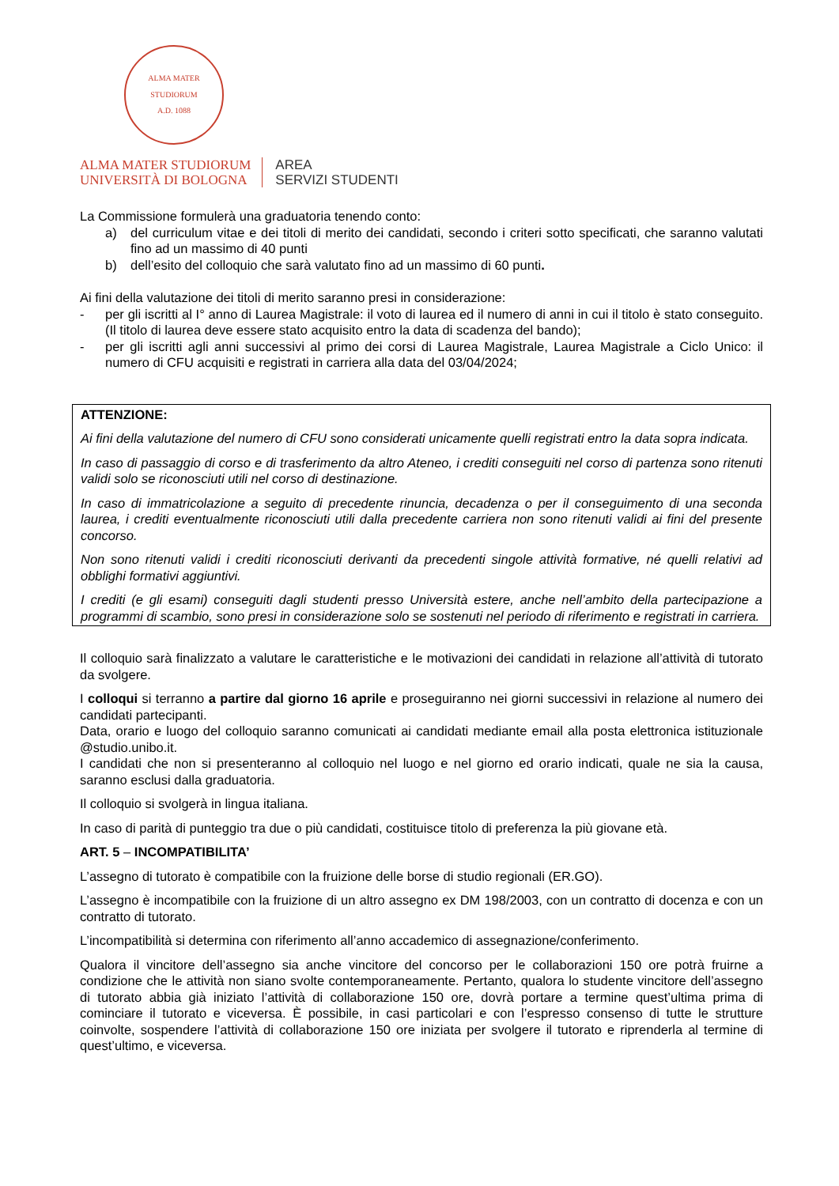ALMA MATER STUDIORUM
A.D. 1088
ALMA MATER STUDIORUM
UNIVERSITÀ DI BOLOGNA
AREA
SERVIZI STUDENTI
La Commissione formulerà una graduatoria tenendo conto:
a) del curriculum vitae e dei titoli di merito dei candidati, secondo i criteri sotto specificati, che saranno valutati fino ad un massimo di 40 punti
b) dell’esito del colloquio che sarà valutato fino ad un massimo di 60 punti.
Ai fini della valutazione dei titoli di merito saranno presi in considerazione:
- per gli iscritti al I° anno di Laurea Magistrale: il voto di laurea ed il numero di anni in cui il titolo è stato conseguito. (Il titolo di laurea deve essere stato acquisito entro la data di scadenza del bando);
- per gli iscritti agli anni successivi al primo dei corsi di Laurea Magistrale, Laurea Magistrale a Ciclo Unico: il numero di CFU acquisiti e registrati in carriera alla data del 03/04/2024;
ATTENZIONE:
Ai fini della valutazione del numero di CFU sono considerati unicamente quelli registrati entro la data sopra indicata.
In caso di passaggio di corso e di trasferimento da altro Ateneo, i crediti conseguiti nel corso di partenza sono ritenuti validi solo se riconosciuti utili nel corso di destinazione.
In caso di immatricolazione a seguito di precedente rinuncia, decadenza o per il conseguimento di una seconda laurea, i crediti eventualmente riconosciuti utili dalla precedente carriera non sono ritenuti validi ai fini del presente concorso.
Non sono ritenuti validi i crediti riconosciuti derivanti da precedenti singole attività formative, né quelli relativi ad obblighi formativi aggiuntivi.
I crediti (e gli esami) conseguiti dagli studenti presso Università estere, anche nell’ambito della partecipazione a programmi di scambio, sono presi in considerazione solo se sostenuti nel periodo di riferimento e registrati in carriera.
Il colloquio sarà finalizzato a valutare le caratteristiche e le motivazioni dei candidati in relazione all’attività di tutorato da svolgere.
I colloqui si terranno a partire dal giorno 16 aprile e proseguiranno nei giorni successivi in relazione al numero dei candidati partecipanti.
Data, orario e luogo del colloquio saranno comunicati ai candidati mediante email alla posta elettronica istituzionale @studio.unibo.it.
I candidati che non si presenteranno al colloquio nel luogo e nel giorno ed orario indicati, quale ne sia la causa, saranno esclusi dalla graduatoria.
Il colloquio si svolgerà in lingua italiana.
In caso di parità di punteggio tra due o più candidati, costituisce titolo di preferenza la più giovane età.
ART. 5 – INCOMPATIBILITA’
L’assegno di tutorato è compatibile con la fruizione delle borse di studio regionali (ER.GO).
L’assegno è incompatibile con la fruizione di un altro assegno ex DM 198/2003, con un contratto di docenza e con un contratto di tutorato.
L’incompatibilità si determina con riferimento all’anno accademico di assegnazione/conferimento.
Qualora il vincitore dell’assegno sia anche vincitore del concorso per le collaborazioni 150 ore potrà fruirne a condizione che le attività non siano svolte contemporaneamente. Pertanto, qualora lo studente vincitore dell’assegno di tutorato abbia già iniziato l’attività di collaborazione 150 ore, dovrà portare a termine quest’ultima prima di cominciare il tutorato e viceversa. È possibile, in casi particolari e con l’espresso consenso di tutte le strutture coinvolte, sospendere l’attività di collaborazione 150 ore iniziata per svolgere il tutorato e riprenderla al termine di quest’ultimo, e viceversa.